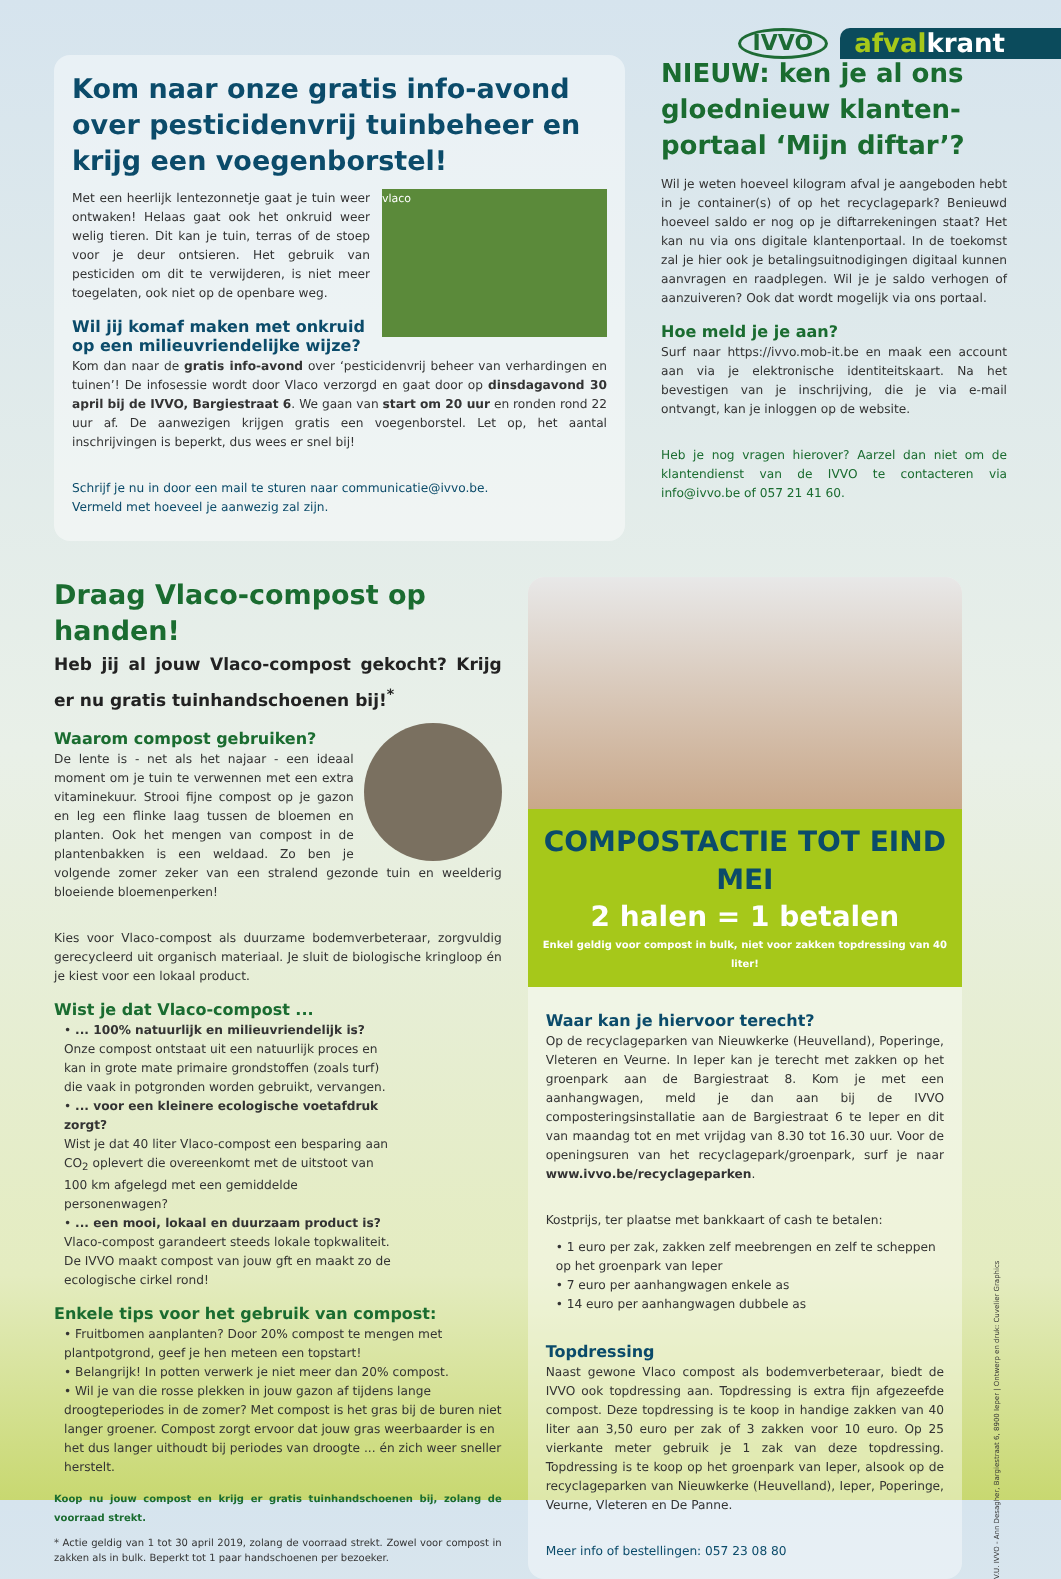IVVO
afvalkrant
Kom naar onze gratis info-avond over pesticidenvrij tuinbeheer en krijg een voegenborstel!
vlaco
Met een heerlijk lentezonnetje gaat je tuin weer ontwaken! Helaas gaat ook het onkruid weer welig tieren. Dit kan je tuin, terras of de stoep voor je deur ontsieren. Het gebruik van pesticiden om dit te verwijderen, is niet meer toegelaten, ook niet op de openbare weg.
Wil jij komaf maken met onkruid op een milieuvriendelijke wijze?
Kom dan naar de gratis info-avond over ‘pesticidenvrij beheer van verhardingen en tuinen’! De infosessie wordt door Vlaco verzorgd en gaat door op dinsdagavond 30 april bij de IVVO, Bargiestraat 6. We gaan van start om 20 uur en ronden rond 22 uur af. De aanwezigen krijgen gratis een voegenborstel. Let op, het aantal inschrijvingen is beperkt, dus wees er snel bij!
Schrijf je nu in door een mail te sturen naar communicatie@ivvo.be.
Vermeld met hoeveel je aanwezig zal zijn.
NIEUW: ken je al ons gloednieuw klanten-portaal ‘Mijn diftar’?
Wil je weten hoeveel kilogram afval je aangeboden hebt in je container(s) of op het recyclagepark? Benieuwd hoeveel saldo er nog op je diftarrekeningen staat? Het kan nu via ons digitale klantenportaal. In de toekomst zal je hier ook je betalingsuitnodigingen digitaal kunnen aanvragen en raadplegen. Wil je je saldo verhogen of aanzuiveren? Ook dat wordt mogelijk via ons portaal.
Hoe meld je je aan?
Surf naar https://ivvo.mob-it.be en maak een account aan via je elektronische identiteitskaart. Na het bevestigen van je inschrijving, die je via e-mail ontvangt, kan je inloggen op de website.
Heb je nog vragen hierover? Aarzel dan niet om de klantendienst van de IVVO te contacteren via info@ivvo.be of 057 21 41 60.
Draag Vlaco-compost op handen!
Heb jij al jouw Vlaco-compost gekocht? Krijg er nu gratis tuinhandschoenen bij!<sup>*</sup>
Waarom compost gebruiken?
De lente is - net als het najaar - een ideaal moment om je tuin te verwennen met een extra vitaminekuur. Strooi fijne compost op je gazon en leg een flinke laag tussen de bloemen en planten. Ook het mengen van compost in de plantenbakken is een weldaad. Zo ben je volgende zomer zeker van een stralend gezonde tuin en weelderig bloeiende bloemenperken!
Kies voor Vlaco-compost als duurzame bodemverbeteraar, zorgvuldig gerecycleerd uit organisch materiaal. Je sluit de biologische kringloop én je kiest voor een lokaal product.
Wist je dat Vlaco-compost ...
• ... 100% natuurlijk en milieuvriendelijk is?
Onze compost ontstaat uit een natuurlijk proces en kan in grote mate primaire grondstoffen (zoals turf) die vaak in potgronden worden gebruikt, vervangen.
• ... voor een kleinere ecologische voetafdruk zorgt?
Wist je dat 40 liter Vlaco-compost een besparing aan CO<sub>2</sub> oplevert die overeenkomt met de uitstoot van 100 km afgelegd met een gemiddelde personenwagen?
• ... een mooi, lokaal en duurzaam product is?
Vlaco-compost garandeert steeds lokale topkwaliteit. De IVVO maakt compost van jouw gft en maakt zo de ecologische cirkel rond!
Enkele tips voor het gebruik van compost:
• Fruitbomen aanplanten? Door 20% compost te mengen met plantpotgrond, geef je hen meteen een topstart!
• Belangrijk! In potten verwerk je niet meer dan 20% compost.
• Wil je van die rosse plekken in jouw gazon af tijdens lange droogteperiodes in de zomer? Met compost is het gras bij de buren niet langer groener. Compost zorgt ervoor dat jouw gras weerbaarder is en het dus langer uithoudt bij periodes van droogte ... én zich weer sneller herstelt.
Koop nu jouw compost en krijg er gratis tuinhandschoenen bij, zolang de voorraad strekt.
* Actie geldig van 1 tot 30 april 2019, zolang de voorraad strekt. Zowel voor compost in zakken als in bulk. Beperkt tot 1 paar handschoenen per bezoeker.
COMPOSTACTIE TOT EIND MEI
2 halen = 1 betalen
Enkel geldig voor compost in bulk, niet voor zakken topdressing van 40 liter!
Waar kan je hiervoor terecht?
Op de recyclageparken van Nieuwkerke (Heuvelland), Poperinge, Vleteren en Veurne. In Ieper kan je terecht met zakken op het groenpark aan de Bargiestraat 8. Kom je met een aanhangwagen, meld je dan aan bij de IVVO composteringsinstallatie aan de Bargiestraat 6 te Ieper en dit van maandag tot en met vrijdag van 8.30 tot 16.30 uur. Voor de openingsuren van het recyclagepark/groenpark, surf je naar www.ivvo.be/recyclageparken.
Kostprijs, ter plaatse met bankkaart of cash te betalen:
• 1 euro per zak, zakken zelf meebrengen en zelf te scheppen op het groenpark van Ieper
• 7 euro per aanhangwagen enkele as
• 14 euro per aanhangwagen dubbele as
Topdressing
Naast gewone Vlaco compost als bodemverbeteraar, biedt de IVVO ook topdressing aan. Topdressing is extra fijn afgezeefde compost. Deze topdressing is te koop in handige zakken van 40 liter aan 3,50 euro per zak of 3 zakken voor 10 euro. Op 25 vierkante meter gebruik je 1 zak van deze topdressing. Topdressing is te koop op het groenpark van Ieper, alsook op de recyclageparken van Nieuwkerke (Heuvelland), Ieper, Poperinge, Veurne, Vleteren en De Panne.
Meer info of bestellingen: 057 23 08 80
V.U. IVVO - Ann Desagher, Bargiestraat 6, 8900 Ieper | Ontwerp en druk: Cuvelier Graphics